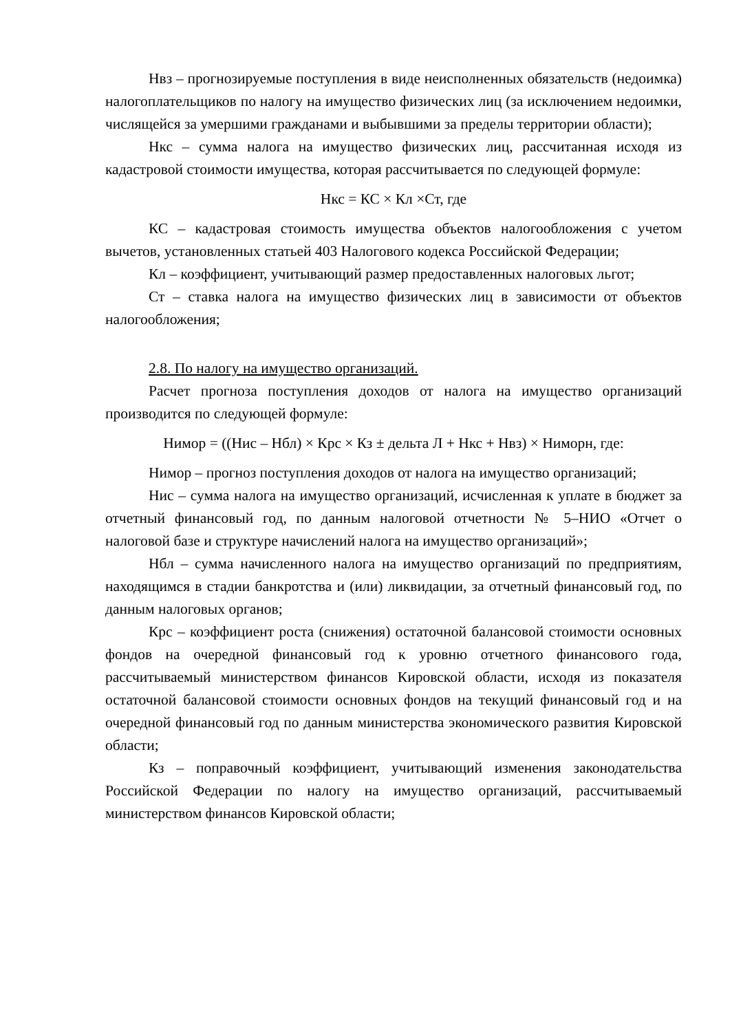Нвз – прогнозируемые поступления в виде неисполненных обязательств (недоимка) налогоплательщиков по налогу на имущество физических лиц (за исключением недоимки, числящейся за умершими гражданами и выбывшими за пределы территории области);
Нкс – сумма налога на имущество физических лиц, рассчитанная исходя из кадастровой стоимости имущества, которая рассчитывается по следующей формуле:
Нкс = КС × Кл ×Ст, где
КС – кадастровая стоимость имущества объектов налогообложения с учетом вычетов, установленных статьей 403 Налогового кодекса Российской Федерации;
Кл – коэффициент, учитывающий размер предоставленных налоговых льгот;
Ст – ставка налога на имущество физических лиц в зависимости от объектов налогообложения;
2.8. По налогу на имущество организаций.
Расчет прогноза поступления доходов от налога на имущество организаций производится по следующей формуле:
Нимор = ((Нис – Нбл) × Крс × Кз ± дельта Л + Нкс + Нвз) × Ниморн, где:
Нимор – прогноз поступления доходов от налога на имущество организаций;
Нис – сумма налога на имущество организаций, исчисленная к уплате в бюджет за отчетный финансовый год, по данным налоговой отчетности № 5–НИО «Отчет о налоговой базе и структуре начислений налога на имущество организаций»;
Нбл – сумма начисленного налога на имущество организаций по предприятиям, находящимся в стадии банкротства и (или) ликвидации, за отчетный финансовый год, по данным налоговых органов;
Крс – коэффициент роста (снижения) остаточной балансовой стоимости основных фондов на очередной финансовый год к уровню отчетного финансового года, рассчитываемый министерством финансов Кировской области, исходя из показателя остаточной балансовой стоимости основных фондов на текущий финансовый год и на очередной финансовый год по данным министерства экономического развития Кировской области;
Кз – поправочный коэффициент, учитывающий изменения законодательства Российской Федерации по налогу на имущество организаций, рассчитываемый министерством финансов Кировской области;